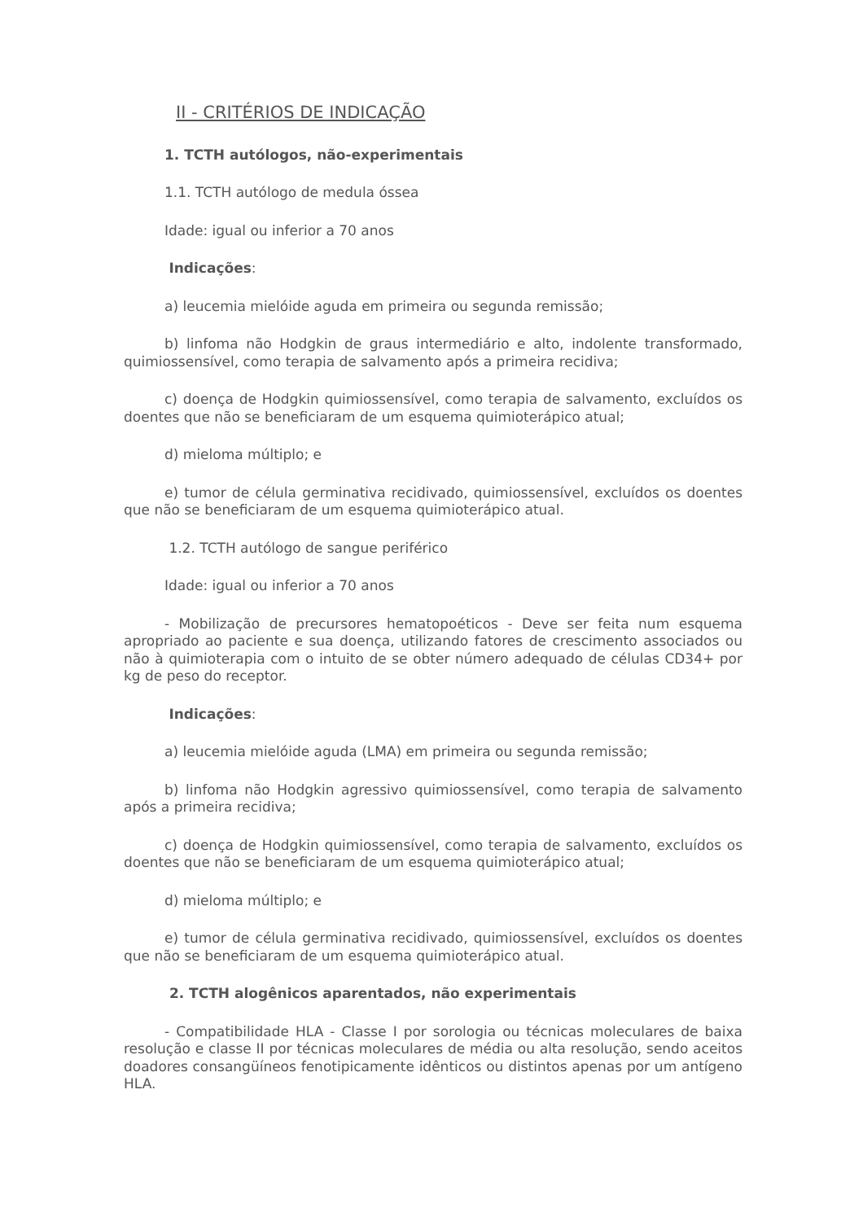II - CRITÉRIOS DE INDICAÇÃO
1. TCTH autólogos, não-experimentais
1.1. TCTH autólogo de medula óssea
Idade: igual ou inferior a 70 anos
Indicações:
a) leucemia mielóide aguda em primeira ou segunda remissão;
b) linfoma não Hodgkin de graus intermediário e alto, indolente transformado, quimiossensível, como terapia de salvamento após a primeira recidiva;
c) doença de Hodgkin quimiossensível, como terapia de salvamento, excluídos os doentes que não se beneficiaram de um esquema quimioterápico atual;
d) mieloma múltiplo; e
e) tumor de célula germinativa recidivado, quimiossensível, excluídos os doentes que não se beneficiaram de um esquema quimioterápico atual.
1.2. TCTH autólogo de sangue periférico
Idade: igual ou inferior a 70 anos
- Mobilização de precursores hematopoéticos - Deve ser feita num esquema apropriado ao paciente e sua doença, utilizando fatores de crescimento associados ou não à quimioterapia com o intuito de se obter número adequado de células CD34+ por kg de peso do receptor.
Indicações:
a) leucemia mielóide aguda (LMA) em primeira ou segunda remissão;
b) linfoma não Hodgkin agressivo quimiossensível, como terapia de salvamento após a primeira recidiva;
c) doença de Hodgkin quimiossensível, como terapia de salvamento, excluídos os doentes que não se beneficiaram de um esquema quimioterápico atual;
d) mieloma múltiplo; e
e) tumor de célula germinativa recidivado, quimiossensível, excluídos os doentes que não se beneficiaram de um esquema quimioterápico atual.
2. TCTH alogênicos aparentados, não experimentais
- Compatibilidade HLA - Classe I por sorologia ou técnicas moleculares de baixa resolução e classe II por técnicas moleculares de média ou alta resolução, sendo aceitos doadores consangüíneos fenotipicamente idênticos ou distintos apenas por um antígeno HLA.